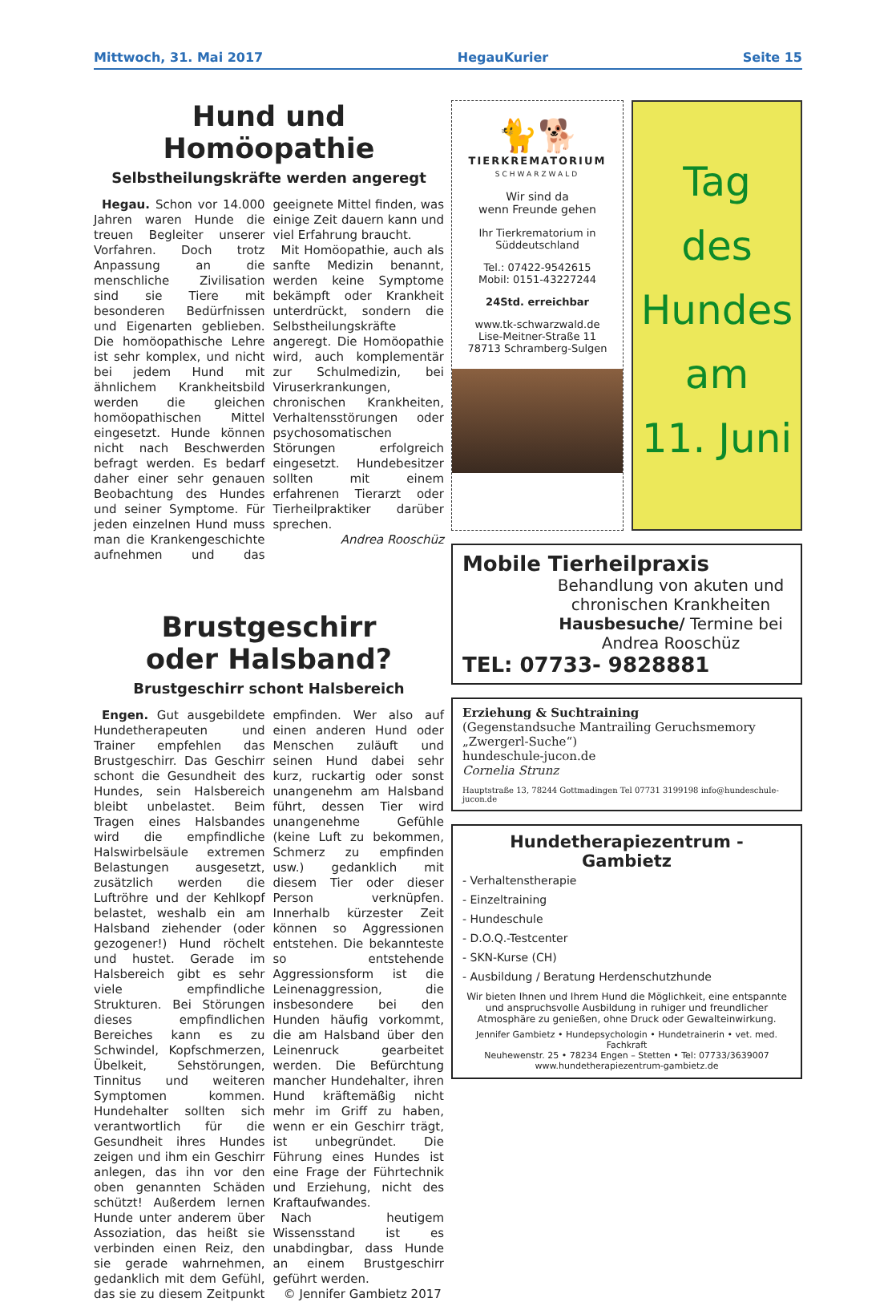Mittwoch, 31. Mai 2017 HegauKurier Seite 15
Hund und Homöopathie
Selbstheilungskräfte werden angeregt
Hegau. Schon vor 14.000 Jahren waren Hunde die treuen Begleiter unserer Vorfahren. Doch trotz Anpassung an die menschliche Zivilisation sind sie Tiere mit besonderen Bedürfnissen und Eigenarten geblieben. Die homöopathische Lehre ist sehr komplex, und nicht bei jedem Hund mit ähnlichem Krankheitsbild werden die gleichen homöopathischen Mittel eingesetzt. Hunde können nicht nach Beschwerden befragt werden. Es bedarf daher einer sehr genauen Beobachtung des Hundes und seiner Symptome. Für jeden einzelnen Hund muss man die Krankengeschichte aufnehmen und das geeignete Mittel finden, was einige Zeit dauern kann und viel Erfahrung braucht.
Mit Homöopathie, auch als sanfte Medizin benannt, werden keine Symptome bekämpft oder Krankheit unterdrückt, sondern die Selbstheilungskräfte angeregt. Die Homöopathie wird, auch komplementär zur Schulmedizin, bei Viruserkrankungen, chronischen Krankheiten, Verhaltensstörungen oder psychosomatischen Störungen erfolgreich eingesetzt. Hundebesitzer sollten mit einem erfahrenen Tierarzt oder Tierheilpraktiker darüber sprechen.
Andrea Rooschüz
Brustgeschirr
oder Halsband?
Brustgeschirr schont Halsbereich
Engen. Gut ausgebildete Hundetherapeuten und Trainer empfehlen das Brustgeschirr. Das Geschirr schont die Gesundheit des Hundes, sein Halsbereich bleibt unbelastet. Beim Tragen eines Halsbandes wird die empfindliche Halswirbelsäule extremen Belastungen ausgesetzt, zusätzlich werden die Luftröhre und der Kehlkopf belastet, weshalb ein am Halsband ziehender (oder gezogener!) Hund röchelt und hustet. Gerade im Halsbereich gibt es sehr viele empfindliche Strukturen. Bei Störungen dieses empfindlichen Bereiches kann es zu Schwindel, Kopfschmerzen, Übelkeit, Sehstörungen, Tinnitus und weiteren Symptomen kommen. Hundehalter sollten sich verantwortlich für die Gesundheit ihres Hundes zeigen und ihm ein Geschirr anlegen, das ihn vor den oben genannten Schäden schützt! Außerdem lernen Hunde unter anderem über Assoziation, das heißt sie verbinden einen Reiz, den sie gerade wahrnehmen, gedanklich mit dem Gefühl, das sie zu diesem Zeitpunkt empfinden. Wer also auf einen anderen Hund oder Menschen zuläuft und seinen Hund dabei sehr kurz, ruckartig oder sonst unangenehm am Halsband führt, dessen Tier wird unangenehme Gefühle (keine Luft zu bekommen, Schmerz zu empfinden usw.) gedanklich mit diesem Tier oder dieser Person verknüpfen. Innerhalb kürzester Zeit können so Aggressionen entstehen. Die bekannteste so entstehende Aggressionsform ist die Leinenaggression, die insbesondere bei den Hunden häufig vorkommt, die am Halsband über den Leinenruck gearbeitet werden. Die Befürchtung mancher Hundehalter, ihren Hund kräftemäßig nicht mehr im Griff zu haben, wenn er ein Geschirr trägt, ist unbegründet. Die Führung eines Hundes ist eine Frage der Führtechnik und Erziehung, nicht des Kraftaufwandes.
Nach heutigem Wissensstand ist es unabdingbar, dass Hunde an einem Brustgeschirr geführt werden.
© Jennifer Gambietz 2017
🐈🐕
TIERKREMATORIUM
SCHWARZWALD
Wir sind da
wenn Freunde gehen
Ihr Tierkrematorium in Süddeutschland
Tel.: 07422-9542615
Mobil: 0151-43227244
24Std. erreichbar
www.tk-schwarzwald.de
Lise-Meitner-Straße 11
78713 Schramberg-Sulgen
Tag
des
Hundes
am
11. Juni
Mobile Tierheilpraxis
Behandlung von akuten und chronischen Krankheiten Hausbesuche/ Termine bei Andrea Rooschüz
TEL: 07733- 9828881
Erziehung & Suchtraining
(Gegenstandsuche Mantrailing Geruchsmemory „Zwergerl-Suche“)
hundeschule-jucon.de
Cornelia Strunz
Hauptstraße 13, 78244 Gottmadingen Tel 07731 3199198 info@hundeschule-jucon.de
Hundetherapiezentrum - Gambietz
- Verhaltenstherapie
- Einzeltraining
- Hundeschule
- D.O.Q.-Testcenter
- SKN-Kurse (CH)
- Ausbildung / Beratung Herdenschutzhunde
Wir bieten Ihnen und Ihrem Hund die Möglichkeit, eine entspannte und anspruchsvolle Ausbildung in ruhiger und freundlicher Atmosphäre zu genießen, ohne Druck oder Gewalteinwirkung.
Jennifer Gambietz • Hundepsychologin • Hundetrainerin • vet. med. Fachkraft
Neuhewenstr. 25 • 78234 Engen – Stetten • Tel: 07733/3639007
www.hundetherapiezentrum-gambietz.de